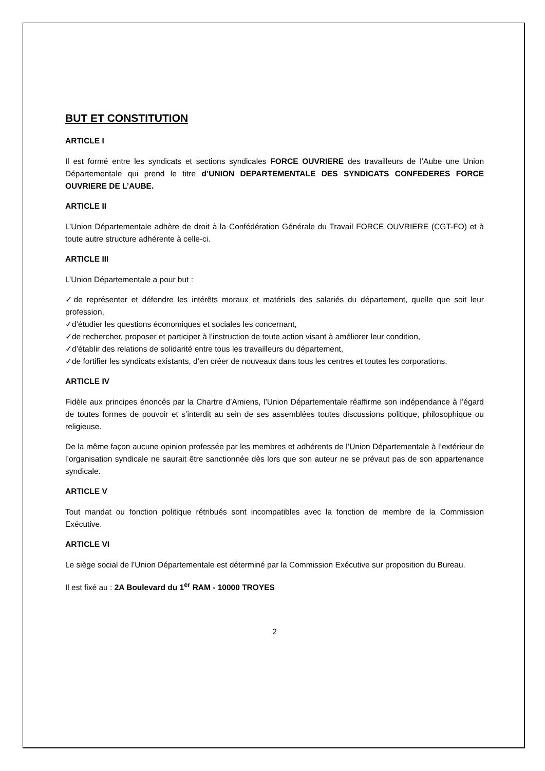BUT ET CONSTITUTION
ARTICLE I
Il est formé entre les syndicats et sections syndicales FORCE OUVRIERE des travailleurs de l’Aube une Union Départementale qui prend le titre d’UNION DEPARTEMENTALE DES SYNDICATS CONFEDERES FORCE OUVRIERE DE L’AUBE.
ARTICLE II
L’Union Départementale adhère de droit à la Confédération Générale du Travail FORCE OUVRIERE (CGT-FO) et à toute autre structure adhérente à celle-ci.
ARTICLE III
L’Union Départementale a pour but :
✓de représenter et défendre les intérêts moraux et matériels des salariés du département, quelle que soit leur profession,
✓d’étudier les questions économiques et sociales les concernant,
✓de rechercher, proposer et participer à l’instruction de toute action visant à améliorer leur condition,
✓d’établir des relations de solidarité entre tous les travailleurs du département,
✓de fortifier les syndicats existants, d’en créer de nouveaux dans tous les centres et toutes les corporations.
ARTICLE IV
Fidèle aux principes énoncés par la Chartre d’Amiens, l’Union Départementale réaffirme son indépendance à l’égard de toutes formes de pouvoir et s’interdit au sein de ses assemblées toutes discussions politique, philosophique ou religieuse.
De la même façon aucune opinion professée par les membres et adhérents de l’Union Départementale à l’extérieur de l’organisation syndicale ne saurait être sanctionnée dès lors que son auteur ne se prévaut pas de son appartenance syndicale.
ARTICLE V
Tout mandat ou fonction politique rétribués sont incompatibles avec la fonction de membre de la Commission Exécutive.
ARTICLE VI
Le siège social de l’Union Départementale est déterminé par la Commission Exécutive sur proposition du Bureau.
Il est fixé au : 2A Boulevard du 1<sup>er</sup> RAM - 10000 TROYES
2